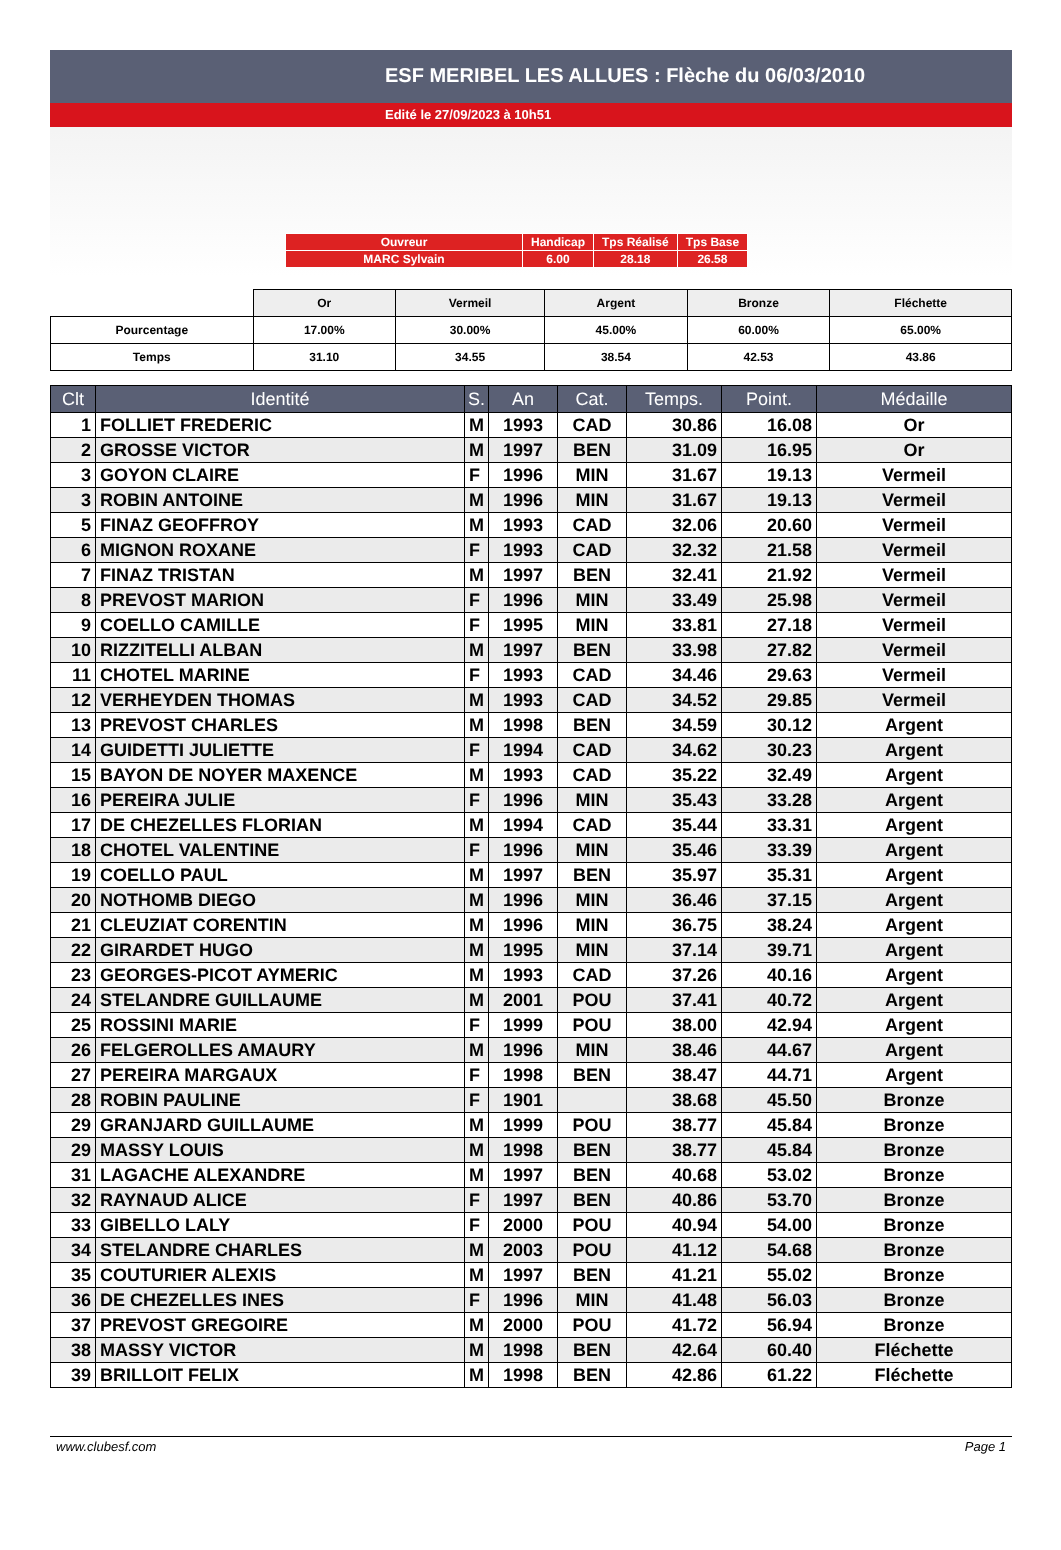ESF MERIBEL LES ALLUES : Flèche du 06/03/2010
Edité le 27/09/2023 à 10h51
| Ouvreur | Handicap | Tps Réalisé | Tps Base |
| MARC Sylvain | 6.00 | 28.18 | 26.58 |
| | Or | Vermeil | Argent | Bronze | Fléchette |
| Pourcentage | 17.00% | 30.00% | 45.00% | 60.00% | 65.00% |
| Temps | 31.10 | 34.55 | 38.54 | 42.53 | 43.86 |
| Clt | Identité | S. | An | Cat. | Temps. | Point. | Médaille |
| --- | --- | --- | --- | --- | --- | --- | --- |
| 1 | FOLLIET FREDERIC | M | 1993 | CAD | 30.86 | 16.08 | Or |
| 2 | GROSSE VICTOR | M | 1997 | BEN | 31.09 | 16.95 | Or |
| 3 | GOYON CLAIRE | F | 1996 | MIN | 31.67 | 19.13 | Vermeil |
| 3 | ROBIN ANTOINE | M | 1996 | MIN | 31.67 | 19.13 | Vermeil |
| 5 | FINAZ GEOFFROY | M | 1993 | CAD | 32.06 | 20.60 | Vermeil |
| 6 | MIGNON ROXANE | F | 1993 | CAD | 32.32 | 21.58 | Vermeil |
| 7 | FINAZ TRISTAN | M | 1997 | BEN | 32.41 | 21.92 | Vermeil |
| 8 | PREVOST MARION | F | 1996 | MIN | 33.49 | 25.98 | Vermeil |
| 9 | COELLO CAMILLE | F | 1995 | MIN | 33.81 | 27.18 | Vermeil |
| 10 | RIZZITELLI ALBAN | M | 1997 | BEN | 33.98 | 27.82 | Vermeil |
| 11 | CHOTEL MARINE | F | 1993 | CAD | 34.46 | 29.63 | Vermeil |
| 12 | VERHEYDEN THOMAS | M | 1993 | CAD | 34.52 | 29.85 | Vermeil |
| 13 | PREVOST CHARLES | M | 1998 | BEN | 34.59 | 30.12 | Argent |
| 14 | GUIDETTI JULIETTE | F | 1994 | CAD | 34.62 | 30.23 | Argent |
| 15 | BAYON DE NOYER MAXENCE | M | 1993 | CAD | 35.22 | 32.49 | Argent |
| 16 | PEREIRA JULIE | F | 1996 | MIN | 35.43 | 33.28 | Argent |
| 17 | DE CHEZELLES FLORIAN | M | 1994 | CAD | 35.44 | 33.31 | Argent |
| 18 | CHOTEL VALENTINE | F | 1996 | MIN | 35.46 | 33.39 | Argent |
| 19 | COELLO PAUL | M | 1997 | BEN | 35.97 | 35.31 | Argent |
| 20 | NOTHOMB DIEGO | M | 1996 | MIN | 36.46 | 37.15 | Argent |
| 21 | CLEUZIAT CORENTIN | M | 1996 | MIN | 36.75 | 38.24 | Argent |
| 22 | GIRARDET HUGO | M | 1995 | MIN | 37.14 | 39.71 | Argent |
| 23 | GEORGES-PICOT AYMERIC | M | 1993 | CAD | 37.26 | 40.16 | Argent |
| 24 | STELANDRE GUILLAUME | M | 2001 | POU | 37.41 | 40.72 | Argent |
| 25 | ROSSINI MARIE | F | 1999 | POU | 38.00 | 42.94 | Argent |
| 26 | FELGEROLLES AMAURY | M | 1996 | MIN | 38.46 | 44.67 | Argent |
| 27 | PEREIRA MARGAUX | F | 1998 | BEN | 38.47 | 44.71 | Argent |
| 28 | ROBIN PAULINE | F | 1901 | | 38.68 | 45.50 | Bronze |
| 29 | GRANJARD GUILLAUME | M | 1999 | POU | 38.77 | 45.84 | Bronze |
| 29 | MASSY LOUIS | M | 1998 | BEN | 38.77 | 45.84 | Bronze |
| 31 | LAGACHE ALEXANDRE | M | 1997 | BEN | 40.68 | 53.02 | Bronze |
| 32 | RAYNAUD ALICE | F | 1997 | BEN | 40.86 | 53.70 | Bronze |
| 33 | GIBELLO LALY | F | 2000 | POU | 40.94 | 54.00 | Bronze |
| 34 | STELANDRE CHARLES | M | 2003 | POU | 41.12 | 54.68 | Bronze |
| 35 | COUTURIER ALEXIS | M | 1997 | BEN | 41.21 | 55.02 | Bronze |
| 36 | DE CHEZELLES INES | F | 1996 | MIN | 41.48 | 56.03 | Bronze |
| 37 | PREVOST GREGOIRE | M | 2000 | POU | 41.72 | 56.94 | Bronze |
| 38 | MASSY VICTOR | M | 1998 | BEN | 42.64 | 60.40 | Fléchette |
| 39 | BRILLOIT FELIX | M | 1998 | BEN | 42.86 | 61.22 | Fléchette |
www.clubesf.com Page 1